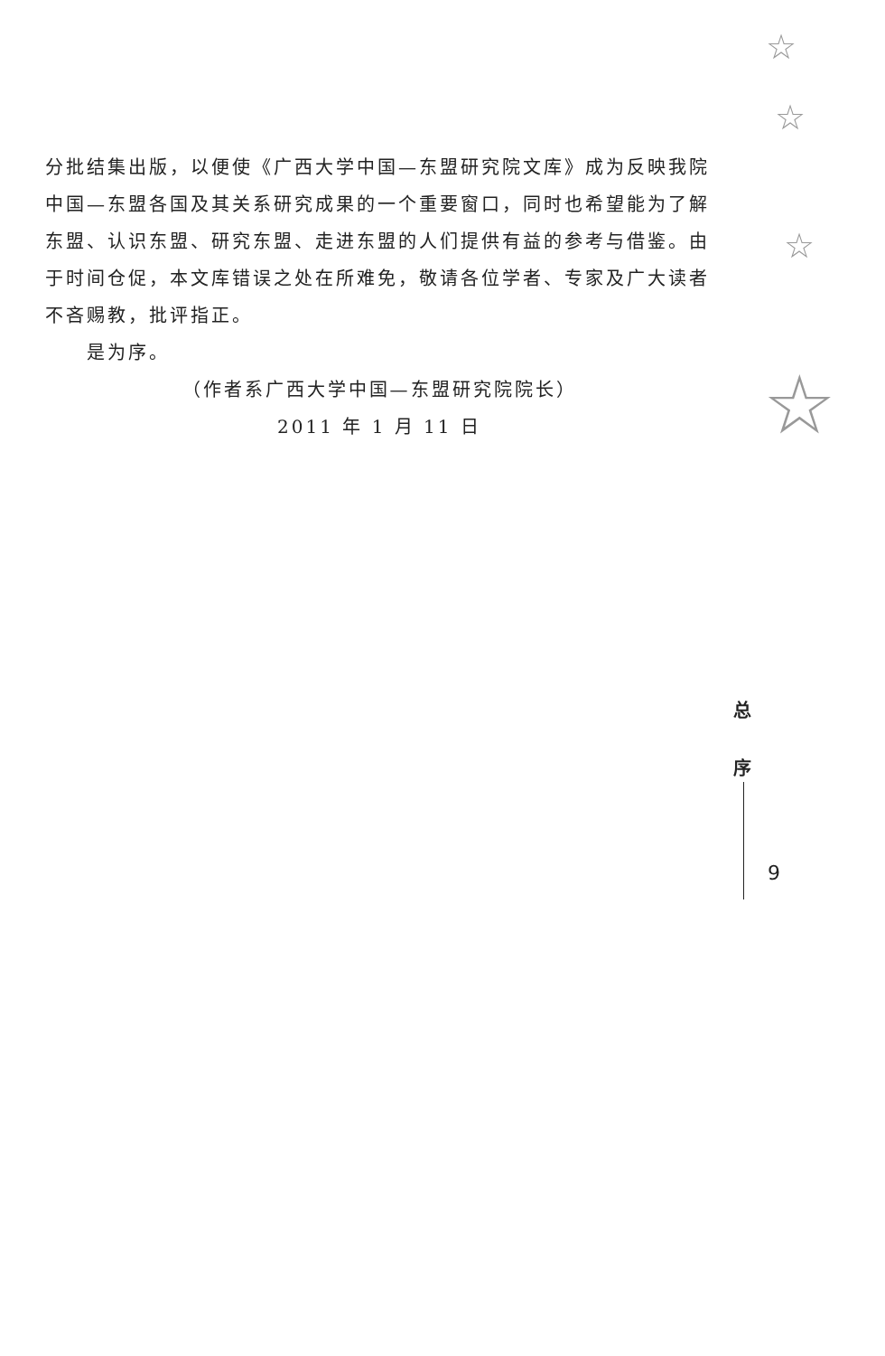☆
☆
☆
☆
分批结集出版，以便使《广西大学中国—东盟研究院文库》成为反映我院中国—东盟各国及其关系研究成果的一个重要窗口，同时也希望能为了解东盟、认识东盟、研究东盟、走进东盟的人们提供有益的参考与借鉴。由于时间仓促，本文库错误之处在所难免，敬请各位学者、专家及广大读者不吝赐教，批评指正。
是为序。
（作者系广西大学中国—东盟研究院院长）
2011 年 1 月 11 日
总
序
9